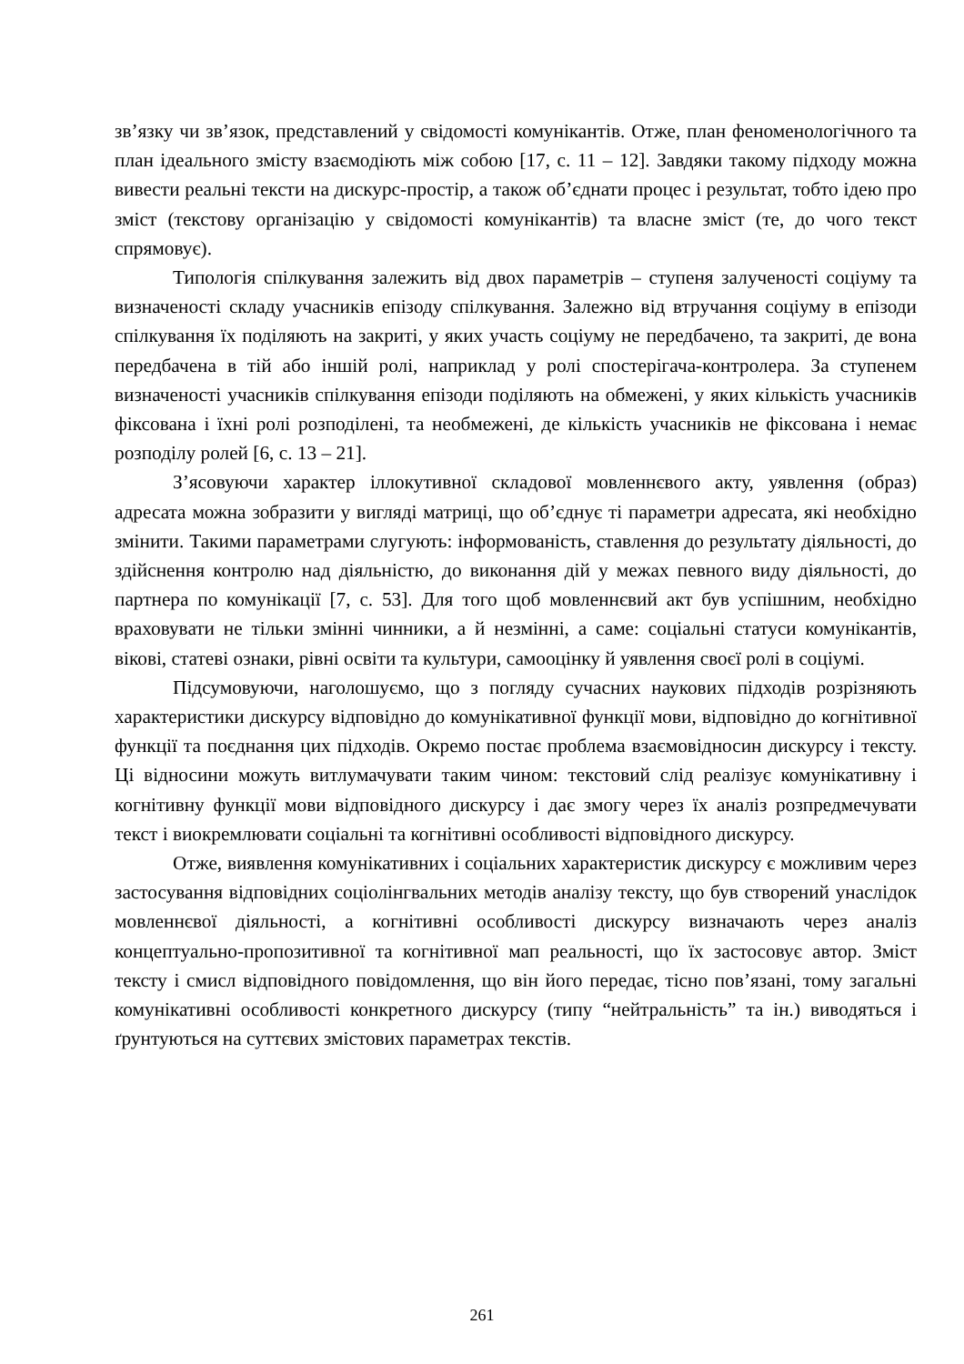зв’язку чи зв’язок, представлений у свідомості комунікантів. Отже, план феноменологічного та план ідеального змісту взаємодіють між собою [17, с. 11 – 12]. Завдяки такому підходу можна вивести реальні тексти на дискурс-простір, а також об’єднати процес і результат, тобто ідею про зміст (текстову організацію у свідомості комунікантів) та власне зміст (те, до чого текст спрямовує).
Типологія спілкування залежить від двох параметрів – ступеня залученості соціуму та визначеності складу учасників епізоду спілкування. Залежно від втручання соціуму в епізоди спілкування їх поділяють на закриті, у яких участь соціуму не передбачено, та закриті, де вона передбачена в тій або іншій ролі, наприклад у ролі спостерігача-контролера. За ступенем визначеності учасників спілкування епізоди поділяють на обмежені, у яких кількість учасників фіксована і їхні ролі розподілені, та необмежені, де кількість учасників не фіксована і немає розподілу ролей [6, с. 13 – 21].
З’ясовуючи характер іллокутивної складової мовленнєвого акту, уявлення (образ) адресата можна зобразити у вигляді матриці, що об’єднує ті параметри адресата, які необхідно змінити. Такими параметрами слугують: інформованість, ставлення до результату діяльності, до здійснення контролю над діяльністю, до виконання дій у межах певного виду діяльності, до партнера по комунікації [7, с. 53]. Для того щоб мовленнєвий акт був успішним, необхідно враховувати не тільки змінні чинники, а й незмінні, а саме: соціальні статуси комунікантів, вікові, статеві ознаки, рівні освіти та культури, самооцінку й уявлення своєї ролі в соціумі.
Підсумовуючи, наголошуємо, що з погляду сучасних наукових підходів розрізняють характеристики дискурсу відповідно до комунікативної функції мови, відповідно до когнітивної функції та поєднання цих підходів. Окремо постає проблема взаємовідносин дискурсу і тексту. Ці відносини можуть витлумачувати таким чином: текстовий слід реалізує комунікативну і когнітивну функції мови відповідного дискурсу і дає змогу через їх аналіз розпредмечувати текст і виокремлювати соціальні та когнітивні особливості відповідного дискурсу.
Отже, виявлення комунікативних і соціальних характеристик дискурсу є можливим через застосування відповідних соціолінгвальних методів аналізу тексту, що був створений унаслідок мовленнєвої діяльності, а когнітивні особливості дискурсу визначають через аналіз концептуально-пропозитивної та когнітивної мап реальності, що їх застосовує автор. Зміст тексту і смисл відповідного повідомлення, що він його передає, тісно пов’язані, тому загальні комунікативні особливості конкретного дискурсу (типу “нейтральність” та ін.) виводяться і ґрунтуються на суттєвих змістових параметрах текстів.
261